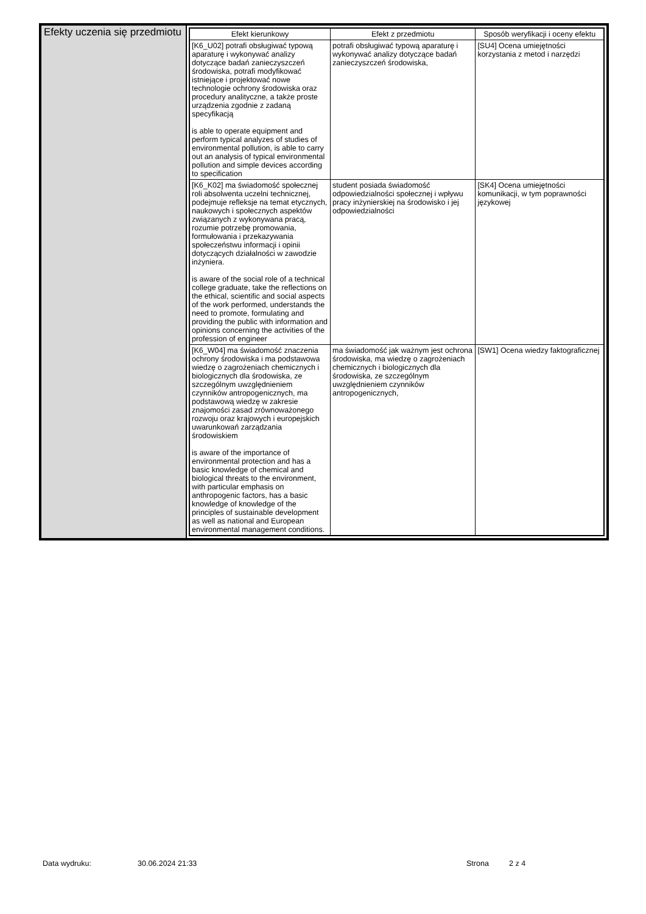Efekty uczenia się przedmiotu
| Efekt kierunkowy | Efekt z przedmiotu | Sposób weryfikacji i oceny efektu |
| --- | --- | --- |
| [K6_U02] potrafi obsługiwać typową aparaturę i wykonywać analizy dotyczące badań zanieczyszczeń środowiska, potrafi modyfikować istniejące i projektować nowe technologie ochrony środowiska oraz procedury analityczne, a także proste urządzenia zgodnie z zadaną specyfikacją is able to operate equipment and perform typical analyzes of studies of environmental pollution, is able to carry out an analysis of typical environmental pollution and simple devices according to specification | potrafi obsługiwać typową aparaturę i wykonywać analizy dotyczące badań zanieczyszczeń środowiska, | [SU4] Ocena umiejętności korzystania z metod i narzędzi |
| [K6_K02] ma świadomość społecznej roli absolwenta uczelni technicznej, podejmuje refleksje na temat etycznych, naukowych i społecznych aspektów związanych z wykonywana pracą, rozumie potrzebę promowania, formułowania i przekazywania społeczeństwu informacji i opinii dotyczących działalności w zawodzie inżyniera. is aware of the social role of a technical college graduate, take the reflections on the ethical, scientific and social aspects of the work performed, understands the need to promote, formulating and providing the public with information and opinions concerning the activities of the profession of engineer | student posiada świadomość odpowiedzialności społecznej i wpływu pracy inżynierskiej na środowisko i jej odpowiedzialności | [SK4] Ocena umiejętności komunikacji, w tym poprawności językowej |
| [K6_W04] ma świadomość znaczenia ochrony środowiska i ma podstawowa wiedzę o zagrożeniach chemicznych i biologicznych dla środowiska, ze szczególnym uwzględnieniem czynników antropogenicznych, ma podstawową wiedzę w zakresie znajomości zasad zrównoważonego rozwoju oraz krajowych i europejskich uwarunkowań zarządzania środowiskiem is aware of the importance of environmental protection and has a basic knowledge of chemical and biological threats to the environment, with particular emphasis on anthropogenic factors, has a basic knowledge of knowledge of the principles of sustainable development as well as national and European environmental management conditions. | ma świadomość jak ważnym jest ochrona środowiska, ma wiedzę o zagrożeniach chemicznych i biologicznych dla środowiska, ze szczególnym uwzględnieniem czynników antropogenicznych, | [SW1] Ocena wiedzy faktograficznej |
Data wydruku: 30.06.2024 21:33 Strona 2 z 4